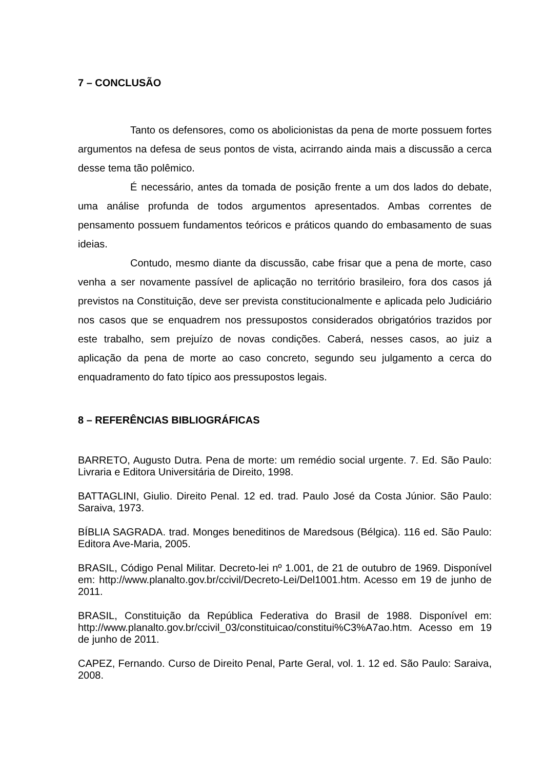7 – CONCLUSÃO
Tanto os defensores, como os abolicionistas da pena de morte possuem fortes argumentos na defesa de seus pontos de vista, acirrando ainda mais a discussão a cerca desse tema tão polêmico.
É necessário, antes da tomada de posição frente a um dos lados do debate, uma análise profunda de todos argumentos apresentados. Ambas correntes de pensamento possuem fundamentos teóricos e práticos quando do embasamento de suas ideias.
Contudo, mesmo diante da discussão, cabe frisar que a pena de morte, caso venha a ser novamente passível de aplicação no território brasileiro, fora dos casos já previstos na Constituição, deve ser prevista constitucionalmente e aplicada pelo Judiciário nos casos que se enquadrem nos pressupostos considerados obrigatórios trazidos por este trabalho, sem prejuízo de novas condições. Caberá, nesses casos, ao juiz a aplicação da pena de morte ao caso concreto, segundo seu julgamento a cerca do enquadramento do fato típico aos pressupostos legais.
8 – REFERÊNCIAS BIBLIOGRÁFICAS
BARRETO, Augusto Dutra. Pena de morte: um remédio social urgente. 7. Ed. São Paulo: Livraria e Editora Universitária de Direito, 1998.
BATTAGLINI, Giulio. Direito Penal. 12 ed. trad. Paulo José da Costa Júnior. São Paulo: Saraiva, 1973.
BÍBLIA SAGRADA. trad. Monges beneditinos de Maredsous (Bélgica). 116 ed. São Paulo: Editora Ave-Maria, 2005.
BRASIL, Código Penal Militar. Decreto-lei nº 1.001, de 21 de outubro de 1969. Disponível em: http://www.planalto.gov.br/ccivil/Decreto-Lei/Del1001.htm. Acesso em 19 de junho de 2011.
BRASIL, Constituição da República Federativa do Brasil de 1988. Disponível em: http://www.planalto.gov.br/ccivil_03/constituicao/constitui%C3%A7ao.htm. Acesso em 19 de junho de 2011.
CAPEZ, Fernando. Curso de Direito Penal, Parte Geral, vol. 1. 12 ed. São Paulo: Saraiva, 2008.